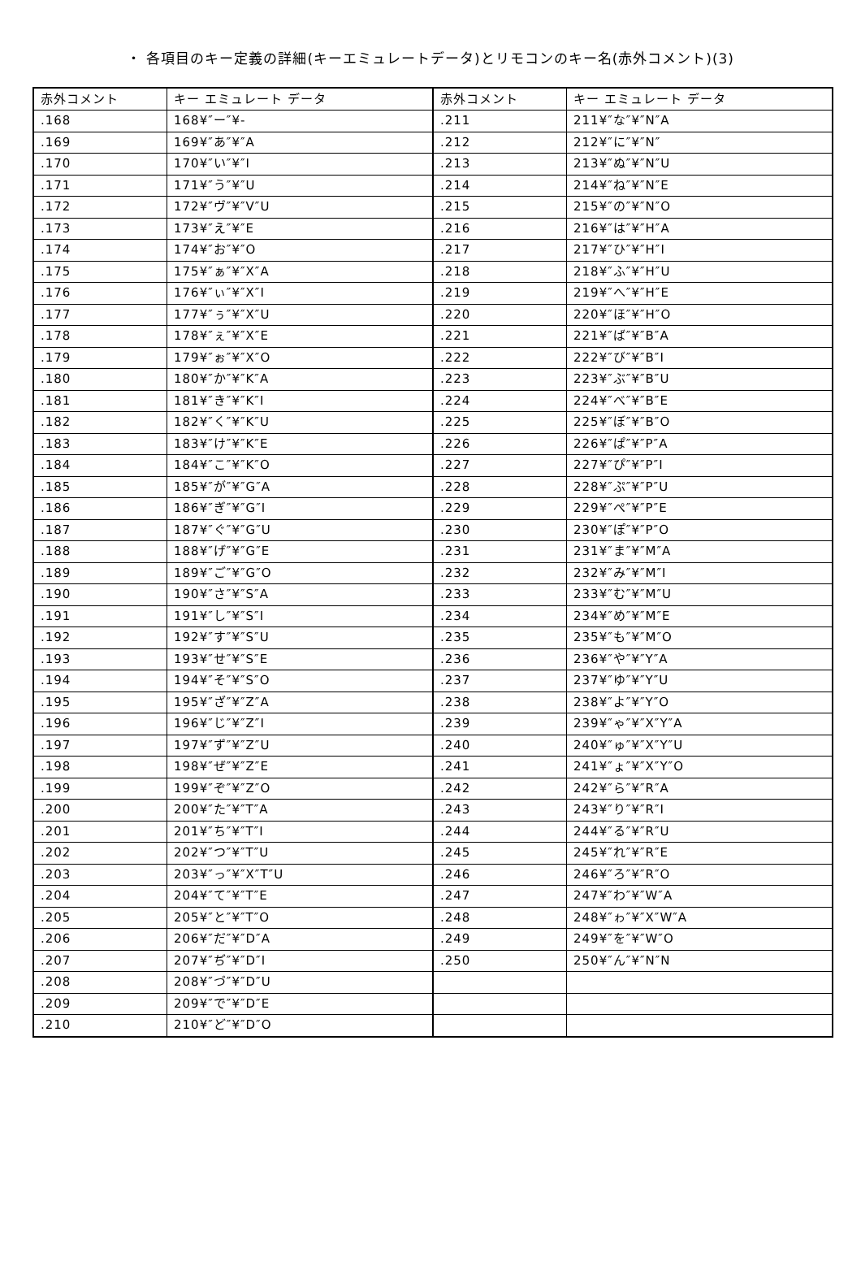・ 各項目のキー定義の詳細(キーエミュレートデータ)とリモコンのキー名(赤外コメント)(3)
| 赤外コメント | キー エミュレート データ | 赤外コメント | キー エミュレート データ |
| --- | --- | --- | --- |
| .168 | 168¥″ー″¥- | .211 | 211¥″な″¥″N″A |
| .169 | 169¥″あ″¥″A | .212 | 212¥″に″¥″N″ |
| .170 | 170¥″い″¥″I | .213 | 213¥″ぬ″¥″N″U |
| .171 | 171¥″う″¥″U | .214 | 214¥″ね″¥″N″E |
| .172 | 172¥″ヴ″¥″V″U | .215 | 215¥″の″¥″N″O |
| .173 | 173¥″え″¥″E | .216 | 216¥″は″¥″H″A |
| .174 | 174¥″お″¥″O | .217 | 217¥″ひ″¥″H″I |
| .175 | 175¥″ぁ″¥″X″A | .218 | 218¥″ふ″¥″H″U |
| .176 | 176¥″ぃ″¥″X″I | .219 | 219¥″へ″¥″H″E |
| .177 | 177¥″ぅ″¥″X″U | .220 | 220¥″ほ″¥″H″O |
| .178 | 178¥″ぇ″¥″X″E | .221 | 221¥″ば″¥″B″A |
| .179 | 179¥″ぉ″¥″X″O | .222 | 222¥″び″¥″B″I |
| .180 | 180¥″か″¥″K″A | .223 | 223¥″ぶ″¥″B″U |
| .181 | 181¥″き″¥″K″I | .224 | 224¥″べ″¥″B″E |
| .182 | 182¥″く″¥″K″U | .225 | 225¥″ぼ″¥″B″O |
| .183 | 183¥″け″¥″K″E | .226 | 226¥″ぱ″¥″P″A |
| .184 | 184¥″こ″¥″K″O | .227 | 227¥″ぴ″¥″P″I |
| .185 | 185¥″が″¥″G″A | .228 | 228¥″ぷ″¥″P″U |
| .186 | 186¥″ぎ″¥″G″I | .229 | 229¥″ぺ″¥″P″E |
| .187 | 187¥″ぐ″¥″G″U | .230 | 230¥″ぽ″¥″P″O |
| .188 | 188¥″げ″¥″G″E | .231 | 231¥″ま″¥″M″A |
| .189 | 189¥″ご″¥″G″O | .232 | 232¥″み″¥″M″I |
| .190 | 190¥″さ″¥″S″A | .233 | 233¥″む″¥″M″U |
| .191 | 191¥″し″¥″S″I | .234 | 234¥″め″¥″M″E |
| .192 | 192¥″す″¥″S″U | .235 | 235¥″も″¥″M″O |
| .193 | 193¥″せ″¥″S″E | .236 | 236¥″や″¥″Y″A |
| .194 | 194¥″そ″¥″S″O | .237 | 237¥″ゆ″¥″Y″U |
| .195 | 195¥″ざ″¥″Z″A | .238 | 238¥″よ″¥″Y″O |
| .196 | 196¥″じ″¥″Z″I | .239 | 239¥″ゃ″¥″X″Y″A |
| .197 | 197¥″ず″¥″Z″U | .240 | 240¥″ゅ″¥″X″Y″U |
| .198 | 198¥″ぜ″¥″Z″E | .241 | 241¥″ょ″¥″X″Y″O |
| .199 | 199¥″ぞ″¥″Z″O | .242 | 242¥″ら″¥″R″A |
| .200 | 200¥″た″¥″T″A | .243 | 243¥″り″¥″R″I |
| .201 | 201¥″ち″¥″T″I | .244 | 244¥″る″¥″R″U |
| .202 | 202¥″つ″¥″T″U | .245 | 245¥″れ″¥″R″E |
| .203 | 203¥″っ″¥″X″T″U | .246 | 246¥″ろ″¥″R″O |
| .204 | 204¥″て″¥″T″E | .247 | 247¥″わ″¥″W″A |
| .205 | 205¥″と″¥″T″O | .248 | 248¥″ゎ″¥″X″W″A |
| .206 | 206¥″だ″¥″D″A | .249 | 249¥″を″¥″W″O |
| .207 | 207¥″ぢ″¥″D″I | .250 | 250¥″ん″¥″N″N |
| .208 | 208¥″づ″¥″D″U | | |
| .209 | 209¥″で″¥″D″E | | |
| .210 | 210¥″ど″¥″D″O | | |